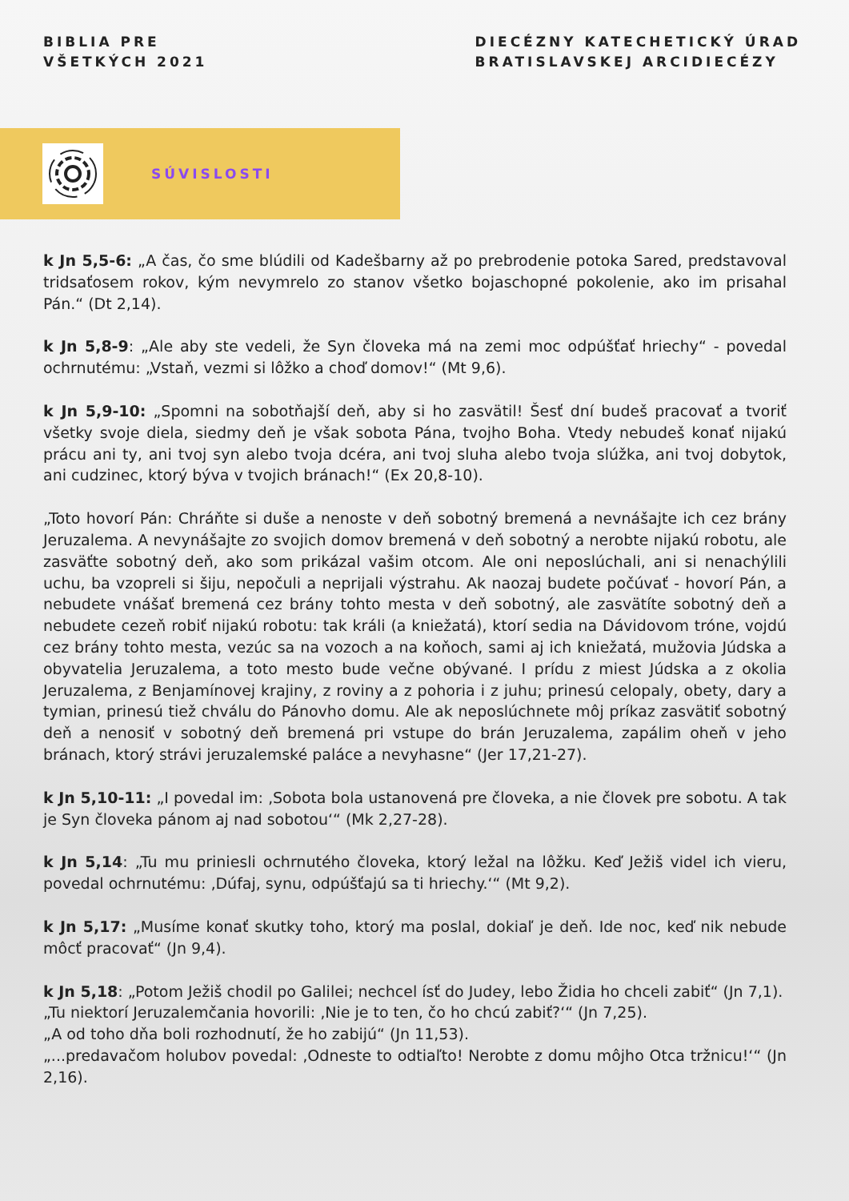BIBLIA PRE
VŠETKÝCH 2021
DIECÉZNY KATECHETICKÝ ÚRAD
BRATISLAVSKEJ ARCIDIECÉZY
SÚVISLOSTI
k Jn 5,5-6: „A čas, čo sme blúdili od Kadešbarny až po prebrodenie potoka Sared, predstavoval tridsaťosem rokov, kým nevymrelo zo stanov všetko bojaschopné pokolenie, ako im prisahal Pán.“ (Dt 2,14).
k Jn 5,8-9: „Ale aby ste vedeli, že Syn človeka má na zemi moc odpúšťať hriechy“ - povedal ochrnutému: „Vstaň, vezmi si lôžko a choď domov!“ (Mt 9,6).
k Jn 5,9-10: „Spomni na sobotňajší deň, aby si ho zasvätil! Šesť dní budeš pracovať a tvoriť všetky svoje diela, siedmy deň je však sobota Pána, tvojho Boha. Vtedy nebudeš konať nijakú prácu ani ty, ani tvoj syn alebo tvoja dcéra, ani tvoj sluha alebo tvoja slúžka, ani tvoj dobytok, ani cudzinec, ktorý býva v tvojich bránach!“ (Ex 20,8-10).
„Toto hovorí Pán: Chráňte si duše a nenoste v deň sobotný bremená a nevnášajte ich cez brány Jeruzalema. A nevynášajte zo svojich domov bremená v deň sobotný a nerobte nijakú robotu, ale zasväťte sobotný deň, ako som prikázal vašim otcom. Ale oni neposlúchali, ani si nenachýlili uchu, ba vzopreli si šiju, nepočuli a neprijali výstrahu. Ak naozaj budete počúvať - hovorí Pán, a nebudete vnášať bremená cez brány tohto mesta v deň sobotný, ale zasvätíte sobotný deň a nebudete cezeň robiť nijakú robotu: tak králi (a kniežatá), ktorí sedia na Dávidovom tróne, vojdú cez brány tohto mesta, vezúc sa na vozoch a na koňoch, sami aj ich kniežatá, mužovia Júdska a obyvatelia Jeruzalema, a toto mesto bude večne obývané. I prídu z miest Júdska a z okolia Jeruzalema, z Benjamínovej krajiny, z roviny a z pohoria i z juhu; prinesú celopaly, obety, dary a tymian, prinesú tiež chválu do Pánovho domu. Ale ak neposlúchnete môj príkaz zasvätiť sobotný deň a nenosiť v sobotný deň bremená pri vstupe do brán Jeruzalema, zapálim oheň v jeho bránach, ktorý strávi jeruzalemské paláce a nevyhasne“ (Jer 17,21-27).
k Jn 5,10-11: „I povedal im: ‚Sobota bola ustanovená pre človeka, a nie človek pre sobotu. A tak je Syn človeka pánom aj nad sobotou‘“ (Mk 2,27-28).
k Jn 5,14: „Tu mu priniesli ochrnutého človeka, ktorý ležal na lôžku. Keď Ježiš videl ich vieru, povedal ochrnutému: ‚Dúfaj, synu, odpúšťajú sa ti hriechy.‘“ (Mt 9,2).
k Jn 5,17: „Musíme konať skutky toho, ktorý ma poslal, dokiaľ je deň. Ide noc, keď nik nebude môcť pracovať“ (Jn 9,4).
k Jn 5,18: „Potom Ježiš chodil po Galilei; nechcel ísť do Judey, lebo Židia ho chceli zabiť“ (Jn 7,1).
„Tu niektorí Jeruzalemčania hovorili: ‚Nie je to ten, čo ho chcú zabiť?‘“ (Jn 7,25).
„A od toho dňa boli rozhodnutí, že ho zabijú“ (Jn 11,53).
„...predavačom holubov povedal: ‚Odneste to odtiaľto! Nerobte z domu môjho Otca tržnicu!‘“ (Jn 2,16).